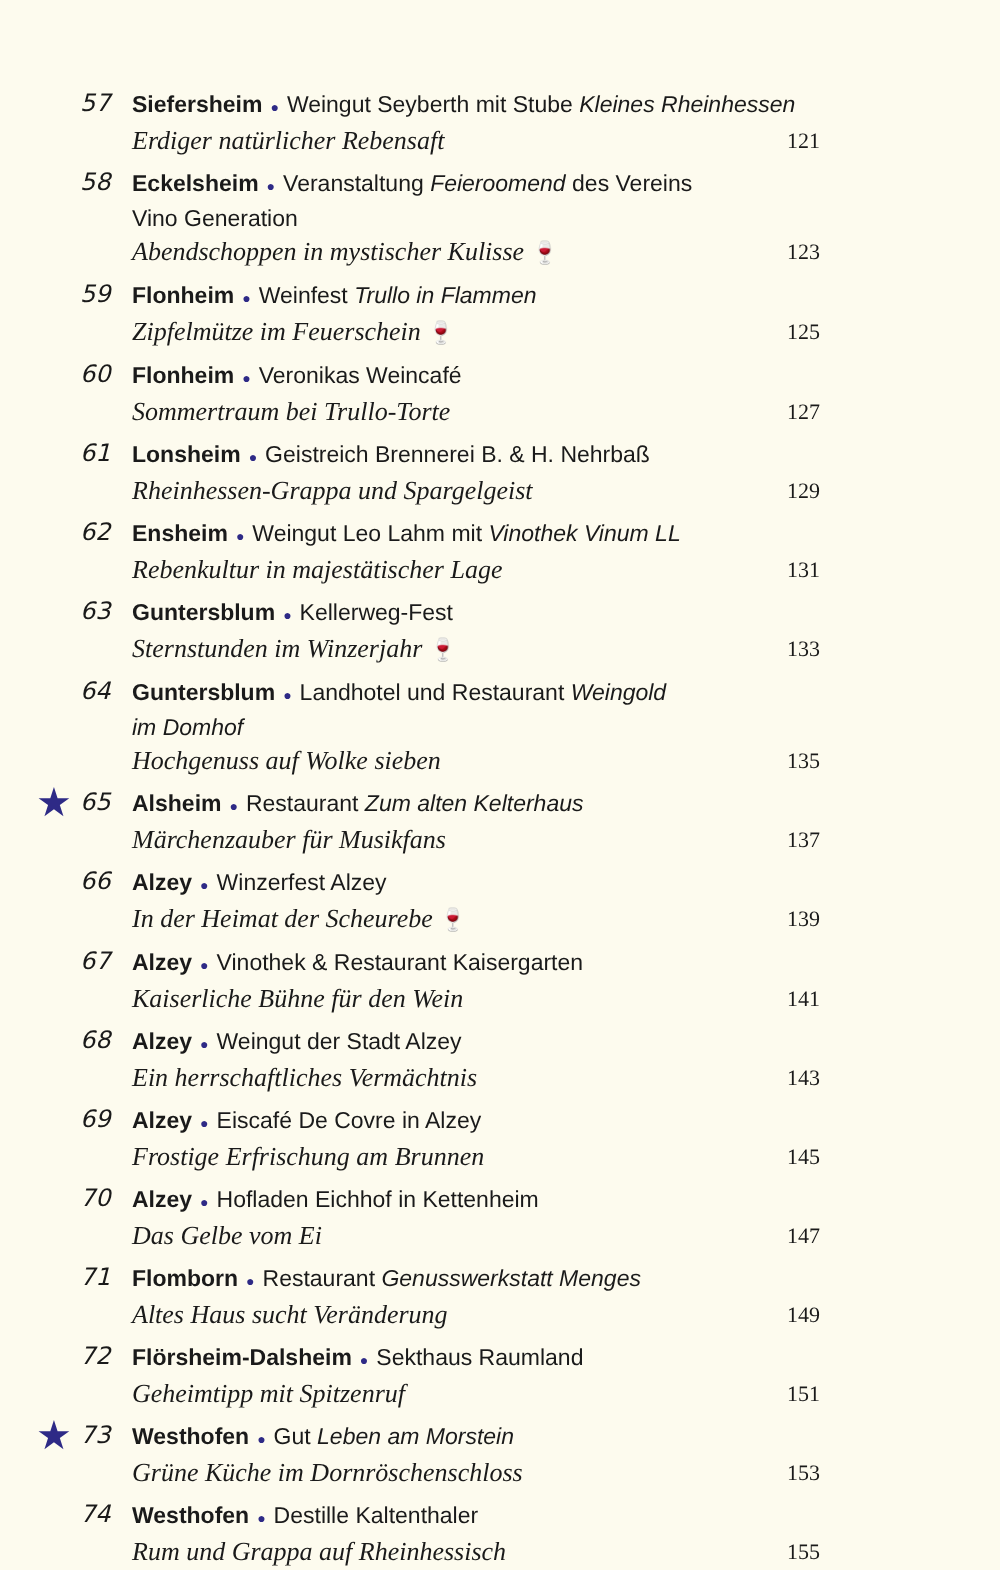57
Siefersheim ● Weingut Seyberth mit Stube Kleines Rheinhessen
Erdiger natürlicher Rebensaft 121
58
Eckelsheim ● Veranstaltung Feieroomend des Vereins
Vino Generation
Abendschoppen in mystischer Kulisse 🍷 123
59
Flonheim ● Weinfest Trullo in Flammen
Zipfelmütze im Feuerschein 🍷 125
60
Flonheim ● Veronikas Weincafé
Sommertraum bei Trullo-Torte 127
61
Lonsheim ● Geistreich Brennerei B. & H. Nehrbaß
Rheinhessen-Grappa und Spargelgeist 129
62
Ensheim ● Weingut Leo Lahm mit Vinothek Vinum LL
Rebenkultur in majestätischer Lage 131
63
Guntersblum ● Kellerweg-Fest
Sternstunden im Winzerjahr 🍷 133
64
Guntersblum ● Landhotel und Restaurant Weingold
im Domhof
Hochgenuss auf Wolke sieben 135
★
65
Alsheim ● Restaurant Zum alten Kelterhaus
Märchenzauber für Musikfans 137
66
Alzey ● Winzerfest Alzey
In der Heimat der Scheurebe 🍷 139
67
Alzey ● Vinothek & Restaurant Kaisergarten
Kaiserliche Bühne für den Wein 141
68
Alzey ● Weingut der Stadt Alzey
Ein herrschaftliches Vermächtnis 143
69
Alzey ● Eiscafé De Covre in Alzey
Frostige Erfrischung am Brunnen 145
70
Alzey ● Hofladen Eichhof in Kettenheim
Das Gelbe vom Ei 147
71
Flomborn ● Restaurant Genusswerkstatt Menges
Altes Haus sucht Veränderung 149
72
Flörsheim-Dalsheim ● Sekthaus Raumland
Geheimtipp mit Spitzenruf 151
★
73
Westhofen ● Gut Leben am Morstein
Grüne Küche im Dornröschenschloss 153
74
Westhofen ● Destille Kaltenthaler
Rum und Grappa auf Rheinhessisch 155